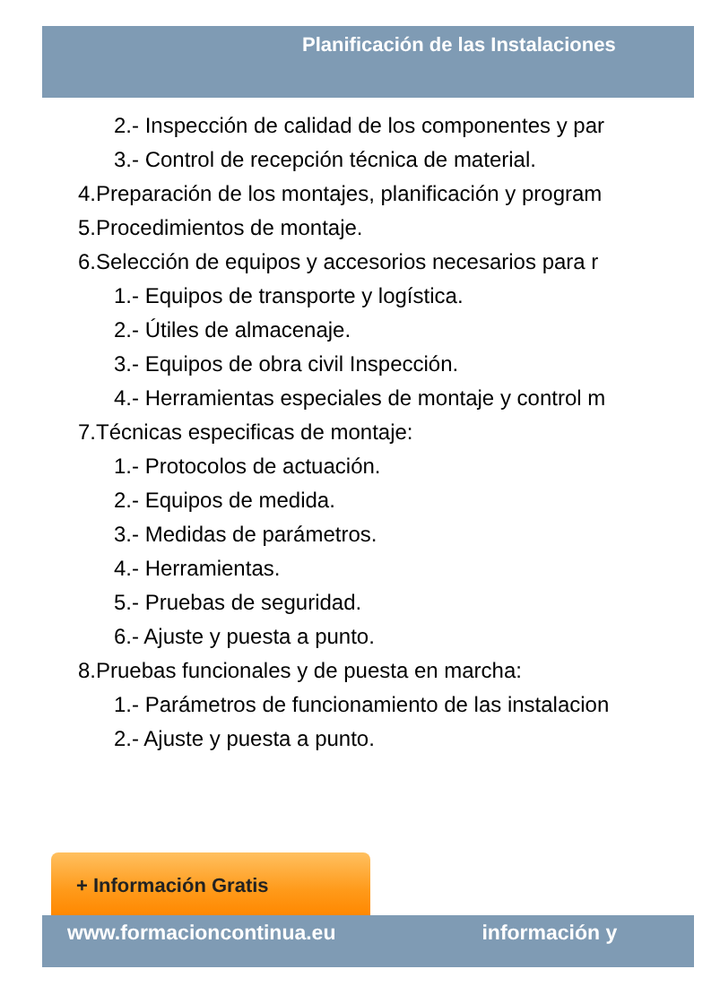Planificación de las Instalaciones
2.- Inspección de calidad de los componentes y par
3.- Control de recepción técnica de material.
4.Preparación de los montajes, planificación y program
5.Procedimientos de montaje.
6.Selección de equipos y accesorios necesarios para r
1.- Equipos de transporte y logística.
2.- Útiles de almacenaje.
3.- Equipos de obra civil Inspección.
4.- Herramientas especiales de montaje y control m
7.Técnicas especificas de montaje:
1.- Protocolos de actuación.
2.- Equipos de medida.
3.- Medidas de parámetros.
4.- Herramientas.
5.- Pruebas de seguridad.
6.- Ajuste y puesta a punto.
8.Pruebas funcionales y de puesta en marcha:
1.- Parámetros de funcionamiento de las instalacion
2.- Ajuste y puesta a punto.
+ Información Gratis
www.formacioncontinua.eu información y